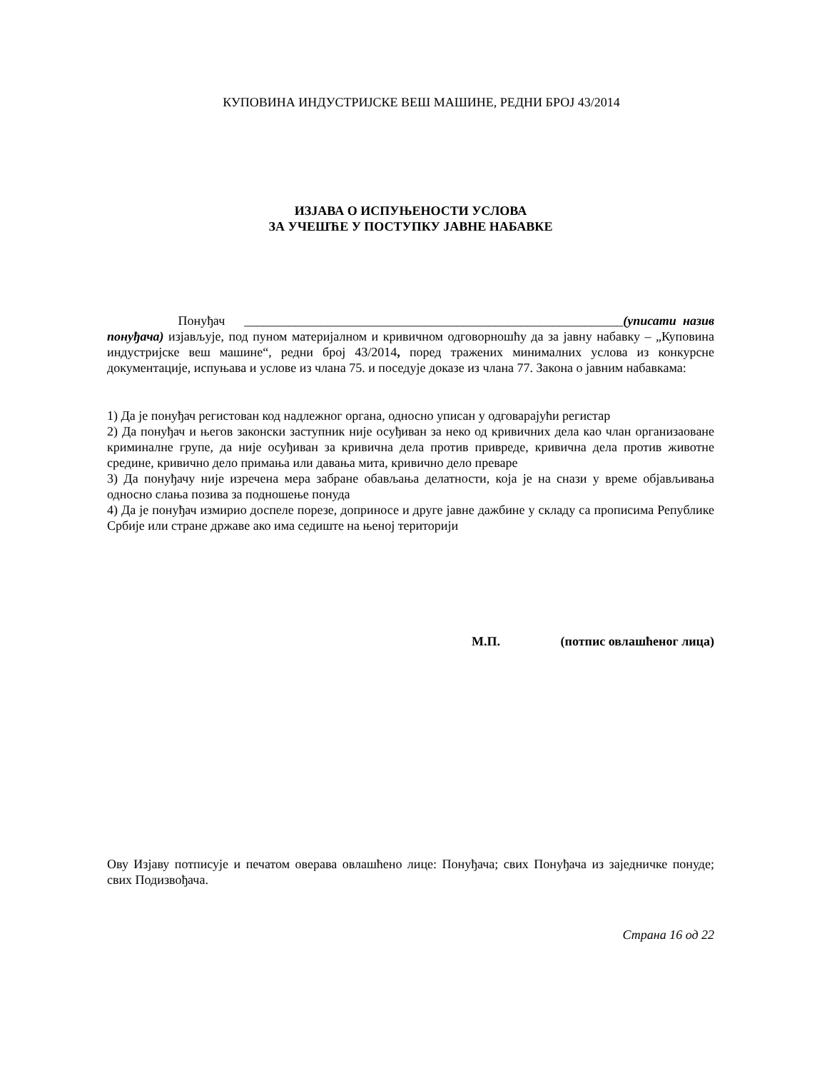КУПОВИНА ИНДУСТРИЈСКЕ ВЕШ МАШИНЕ, РЕДНИ БРОЈ 43/2014
ИЗЈАВА О ИСПУЊЕНОСТИ УСЛОВА
ЗА УЧЕШЋЕ У ПОСТУПКУ ЈАВНЕ НАБАВКЕ
Понуђач ___________________________________________________________(уписати назив понуђача) изјављује, под пуном материјалном и кривичном одговорношћу да за јавну набавку – „Куповина индустријске веш машине“, редни број 43/2014, поред тражених минималних услова из конкурсне документације, испуњава и услове из члана 75. и поседује доказе из члана 77. Закона о јавним набавкама:
1) Да је понуђач регистован код надлежног органа, односно уписан у одговарајући регистар
2) Да понуђач и његов законски заступник није осуђиван за неко од кривичних дела као члан организаоване криминалне групе, да није осуђиван за кривична дела против привреде, кривична дела против животне средине, кривично дело примања или давања мита, кривично дело преваре
3) Да понуђачу није изречена мера забране обављања делатности, која је на снази у време објављивања односно слања позива за подношење понуда
4) Да је понуђач измирио доспеле порезе, доприносе и друге јавне дажбине у складу са прописима Републике Србије или стране државе ако има седиште на њеној територији
М.П. (потпис овлашћеног лица)
Ову Изјаву потписује и печатом оверава овлашћено лице: Понуђача; свих Понуђача из заједничке понуде; свих Подизвођача.
Страна 16 од 22